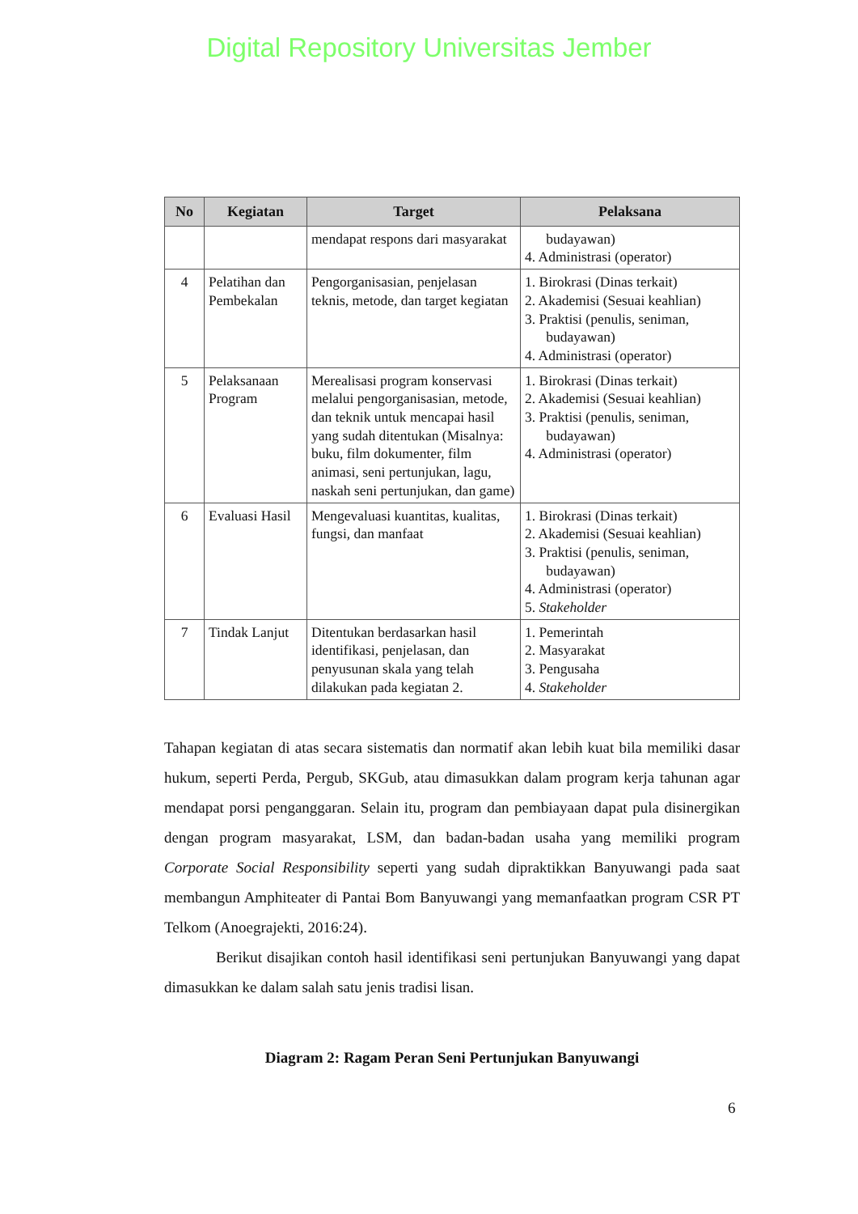Digital Repository Universitas Jember
| No | Kegiatan | Target | Pelaksana |
| --- | --- | --- | --- |
| | | mendapat respons dari masyarakat | budayawan) 4. Administrasi (operator) |
| 4 | Pelatihan dan Pembekalan | Pengorganisasian, penjelasan teknis, metode, dan target kegiatan | 1. Birokrasi (Dinas terkait) 2. Akademisi (Sesuai keahlian) 3. Praktisi (penulis, seniman, budayawan) 4. Administrasi (operator) |
| 5 | Pelaksanaan Program | Merealisasi program konservasi melalui pengorganisasian, metode, dan teknik untuk mencapai hasil yang sudah ditentukan (Misalnya: buku, film dokumenter, film animasi, seni pertunjukan, lagu, naskah seni pertunjukan, dan game) | 1. Birokrasi (Dinas terkait) 2. Akademisi (Sesuai keahlian) 3. Praktisi (penulis, seniman, budayawan) 4. Administrasi (operator) |
| 6 | Evaluasi Hasil | Mengevaluasi kuantitas, kualitas, fungsi, dan manfaat | 1. Birokrasi (Dinas terkait) 2. Akademisi (Sesuai keahlian) 3. Praktisi (penulis, seniman, budayawan) 4. Administrasi (operator) 5. Stakeholder |
| 7 | Tindak Lanjut | Ditentukan berdasarkan hasil identifikasi, penjelasan, dan penyusunan skala yang telah dilakukan pada kegiatan 2. | 1. Pemerintah 2. Masyarakat 3. Pengusaha 4. Stakeholder |
Tahapan kegiatan di atas secara sistematis dan normatif akan lebih kuat bila memiliki dasar hukum, seperti Perda, Pergub, SKGub, atau dimasukkan dalam program kerja tahunan agar mendapat porsi penganggaran. Selain itu, program dan pembiayaan dapat pula disinergikan dengan program masyarakat, LSM, dan badan-badan usaha yang memiliki program Corporate Social Responsibility seperti yang sudah dipraktikkan Banyuwangi pada saat membangun Amphiteater di Pantai Bom Banyuwangi yang memanfaatkan program CSR PT Telkom (Anoegrajekti, 2016:24).
Berikut disajikan contoh hasil identifikasi seni pertunjukan Banyuwangi yang dapat dimasukkan ke dalam salah satu jenis tradisi lisan.
Diagram 2: Ragam Peran Seni Pertunjukan Banyuwangi
6